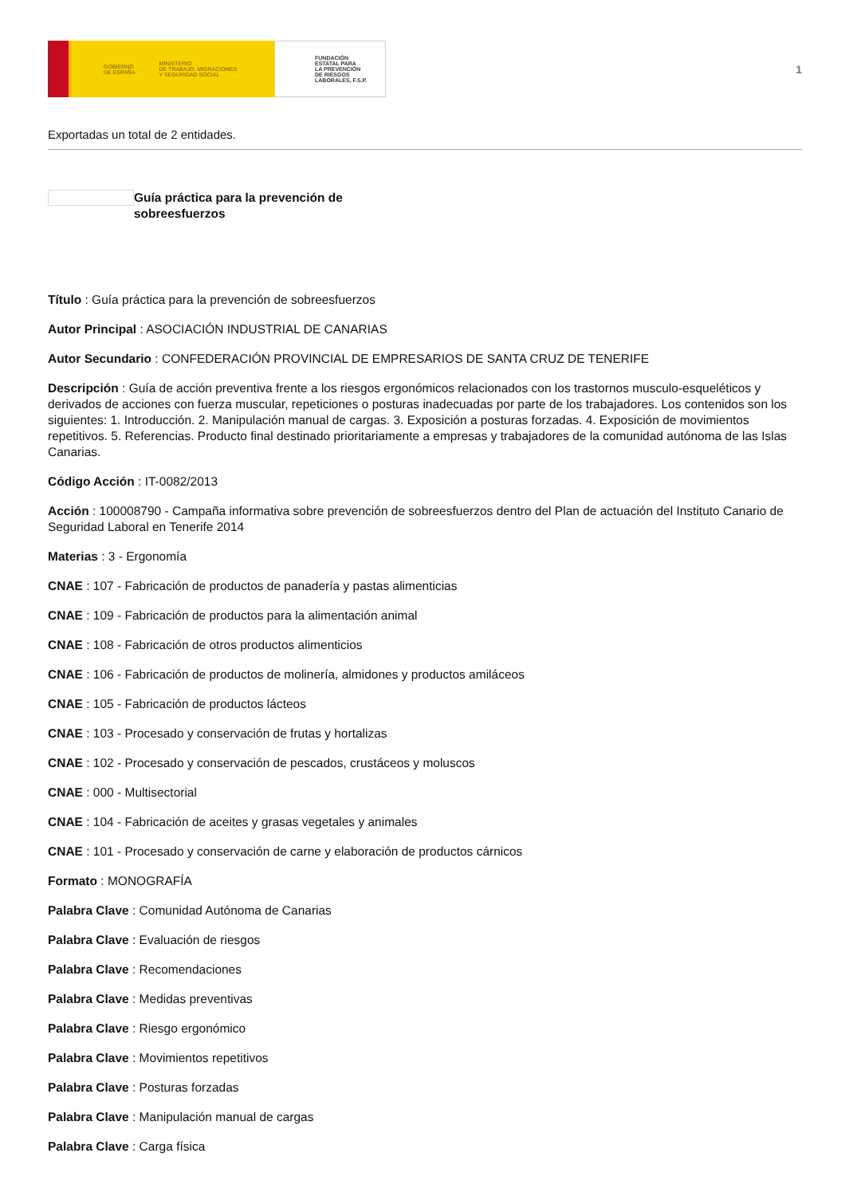GOBIERNO
DE ESPAÑA MINISTERIO
DE TRABAJO, MIGRACIONES
Y SEGURIDAD SOCIAL
FUNDACIÓN
ESTATAL PARA
LA PREVENCIÓN
DE RIESGOS
LABORALES, F.S.P.
1
Exportadas un total de 2 entidades.
Guía práctica para la prevención de sobreesfuerzos
Título : Guía práctica para la prevención de sobreesfuerzos
Autor Principal : ASOCIACIÓN INDUSTRIAL DE CANARIAS
Autor Secundario : CONFEDERACIÓN PROVINCIAL DE EMPRESARIOS DE SANTA CRUZ DE TENERIFE
Descripción : Guía de acción preventiva frente a los riesgos ergonómicos relacionados con los trastornos musculo-esqueléticos y derivados de acciones con fuerza muscular, repeticiones o posturas inadecuadas por parte de los trabajadores. Los contenidos son los siguientes: 1. Introducción. 2. Manipulación manual de cargas. 3. Exposición a posturas forzadas. 4. Exposición de movimientos repetitivos. 5. Referencias. Producto final destinado prioritariamente a empresas y trabajadores de la comunidad autónoma de las Islas Canarias.
Código Acción : IT-0082/2013
Acción : 100008790 - Campaña informativa sobre prevención de sobreesfuerzos dentro del Plan de actuación del Instituto Canario de Seguridad Laboral en Tenerife 2014
Materias : 3 - Ergonomía
CNAE : 107 - Fabricación de productos de panadería y pastas alimenticias
CNAE : 109 - Fabricación de productos para la alimentación animal
CNAE : 108 - Fabricación de otros productos alimenticios
CNAE : 106 - Fabricación de productos de molinería, almidones y productos amiláceos
CNAE : 105 - Fabricación de productos lácteos
CNAE : 103 - Procesado y conservación de frutas y hortalizas
CNAE : 102 - Procesado y conservación de pescados, crustáceos y moluscos
CNAE : 000 - Multisectorial
CNAE : 104 - Fabricación de aceites y grasas vegetales y animales
CNAE : 101 - Procesado y conservación de carne y elaboración de productos cárnicos
Formato : MONOGRAFÍA
Palabra Clave : Comunidad Autónoma de Canarias
Palabra Clave : Evaluación de riesgos
Palabra Clave : Recomendaciones
Palabra Clave : Medidas preventivas
Palabra Clave : Riesgo ergonómico
Palabra Clave : Movimientos repetitivos
Palabra Clave : Posturas forzadas
Palabra Clave : Manipulación manual de cargas
Palabra Clave : Carga física